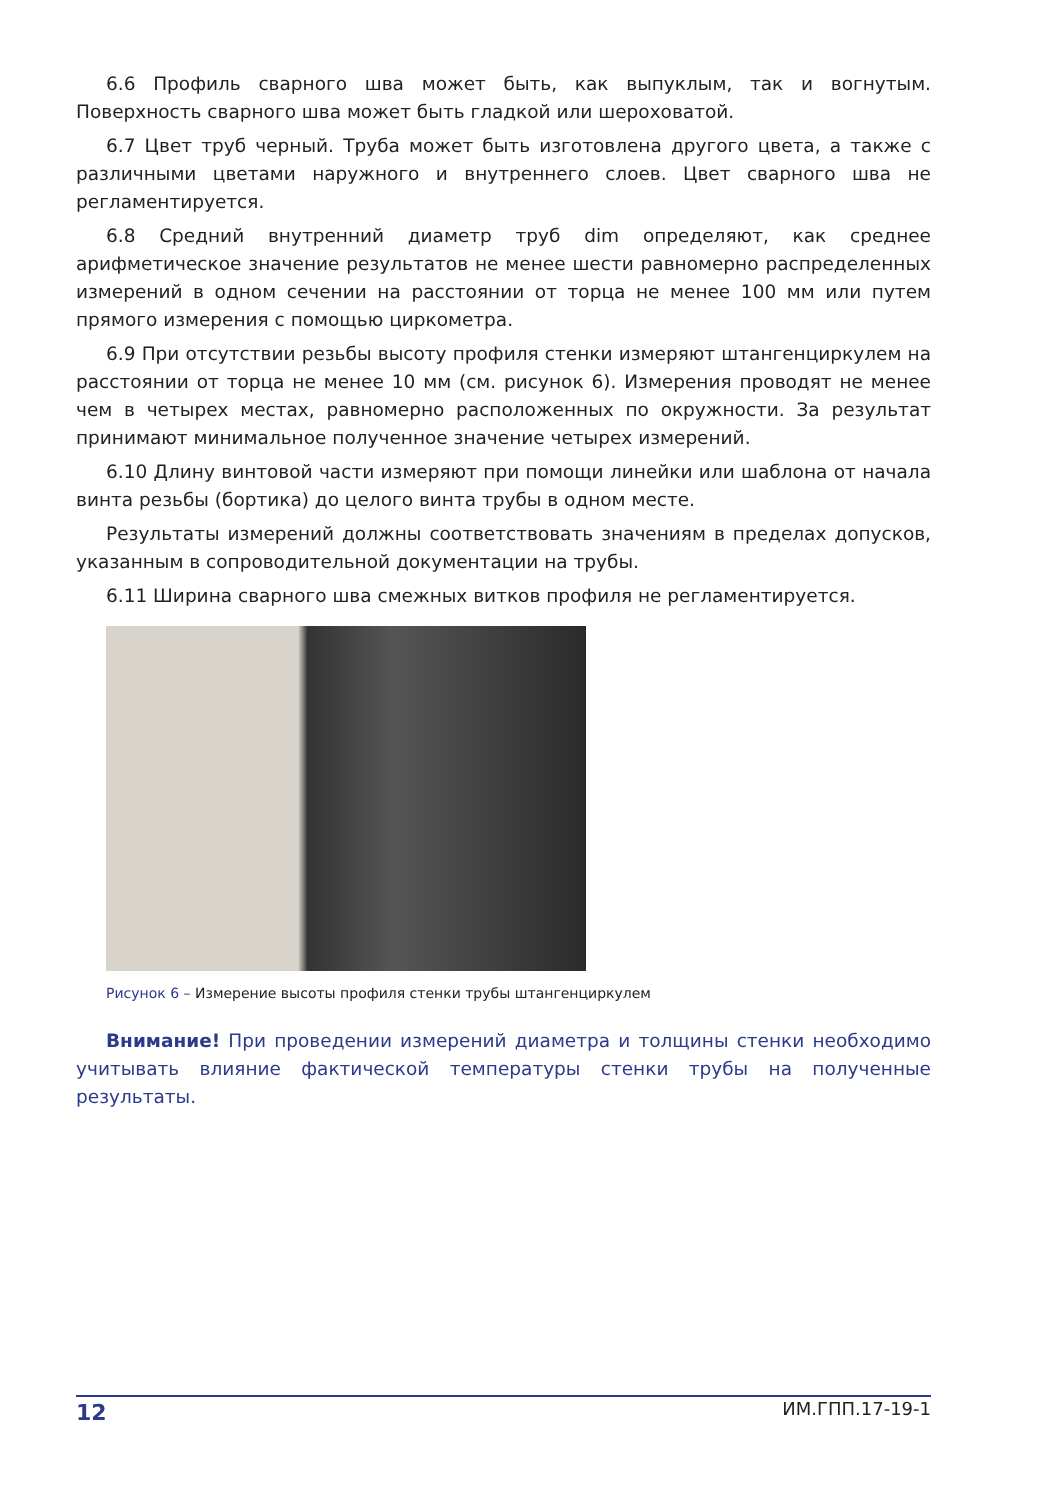6.6 Профиль сварного шва может быть, как выпуклым, так и вогнутым. Поверхность сварного шва может быть гладкой или шероховатой.
6.7 Цвет труб черный. Труба может быть изготовлена другого цвета, а также с различными цветами наружного и внутреннего слоев. Цвет сварного шва не регламентируется.
6.8 Средний внутренний диаметр труб dim определяют, как среднее арифметическое значение результатов не менее шести равномерно распределенных измерений в одном сечении на расстоянии от торца не менее 100 мм или путем прямого измерения с помощью циркометра.
6.9 При отсутствии резьбы высоту профиля стенки измеряют штангенциркулем на расстоянии от торца не менее 10 мм (см. рисунок 6). Измерения проводят не менее чем в четырех местах, равномерно расположенных по окружности. За результат принимают минимальное полученное значение четырех измерений.
6.10 Длину винтовой части измеряют при помощи линейки или шаблона от начала винта резьбы (бортика) до целого винта трубы в одном месте.
Результаты измерений должны соответствовать значениям в пределах допусков, указанным в сопроводительной документации на трубы.
6.11 Ширина сварного шва смежных витков профиля не регламентируется.
Рисунок 6 – Измерение высоты профиля стенки трубы штангенциркулем
Внимание! При проведении измерений диаметра и толщины стенки необходимо учитывать влияние фактической температуры стенки трубы на полученные результаты.
12 ИМ.ГПП.17-19-1